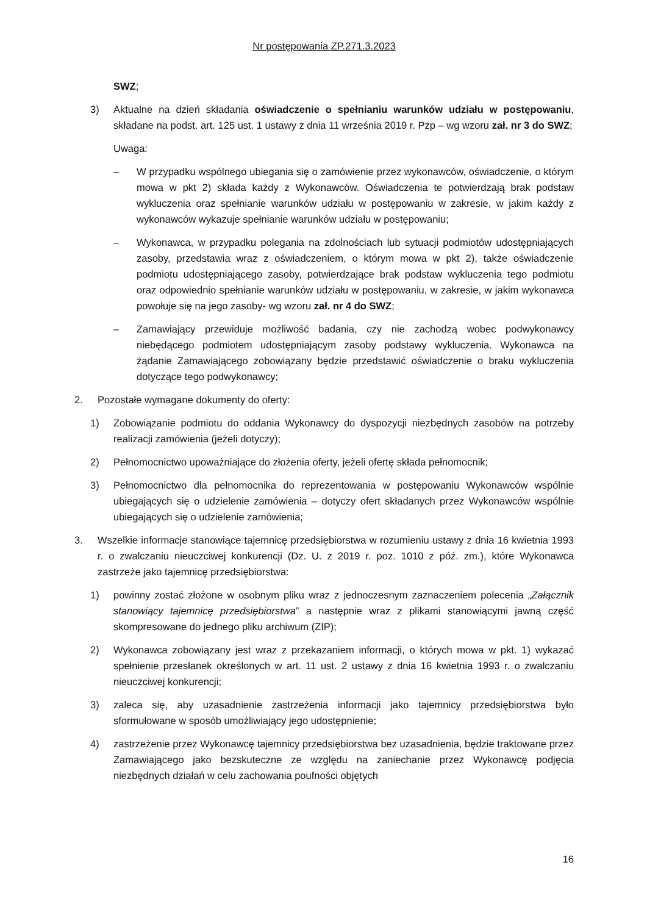Nr postępowania ZP.271.3.2023
SWZ;
3) Aktualne na dzień składania oświadczenie o spełnianiu warunków udziału w postępowaniu, składane na podst. art. 125 ust. 1 ustawy z dnia 11 września 2019 r. Pzp – wg wzoru zał. nr 3 do SWZ;
Uwaga:
– W przypadku wspólnego ubiegania się o zamówienie przez wykonawców, oświadczenie, o którym mowa w pkt 2) składa każdy z Wykonawców. Oświadczenia te potwierdzają brak podstaw wykluczenia oraz spełnianie warunków udziału w postępowaniu w zakresie, w jakim każdy z wykonawców wykazuje spełnianie warunków udziału w postępowaniu;
– Wykonawca, w przypadku polegania na zdolnościach lub sytuacji podmiotów udostępniających zasoby, przedstawia wraz z oświadczeniem, o którym mowa w pkt 2), także oświadczenie podmiotu udostępniającego zasoby, potwierdzające brak podstaw wykluczenia tego podmiotu oraz odpowiednio spełnianie warunków udziału w postępowaniu, w zakresie, w jakim wykonawca powołuje się na jego zasoby- wg wzoru zał. nr 4 do SWZ;
– Zamawiający przewiduje możliwość badania, czy nie zachodzą wobec podwykonawcy niebędącego podmiotem udostępniającym zasoby podstawy wykluczenia. Wykonawca na żądanie Zamawiającego zobowiązany będzie przedstawić oświadczenie o braku wykluczenia dotyczące tego podwykonawcy;
2. Pozostałe wymagane dokumenty do oferty:
1) Zobowiązanie podmiotu do oddania Wykonawcy do dyspozycji niezbędnych zasobów na potrzeby realizacji zamówienia (jeżeli dotyczy);
2) Pełnomocnictwo upoważniające do złożenia oferty, jeżeli ofertę składa pełnomocnik;
3) Pełnomocnictwo dla pełnomocnika do reprezentowania w postępowaniu Wykonawców wspólnie ubiegających się o udzielenie zamówienia – dotyczy ofert składanych przez Wykonawców wspólnie ubiegających się o udzielenie zamówienia;
3. Wszelkie informacje stanowiące tajemnicę przedsiębiorstwa w rozumieniu ustawy z dnia 16 kwietnia 1993 r. o zwalczaniu nieuczciwej konkurencji (Dz. U. z 2019 r. poz. 1010 z póź. zm.), które Wykonawca zastrzeże jako tajemnicę przedsiębiorstwa:
1) powinny zostać złożone w osobnym pliku wraz z jednoczesnym zaznaczeniem polecenia „Załącznik stanowiący tajemnicę przedsiębiorstwa” a następnie wraz z plikami stanowiącymi jawną część skompresowane do jednego pliku archiwum (ZIP);
2) Wykonawca zobowiązany jest wraz z przekazaniem informacji, o których mowa w pkt. 1) wykazać spełnienie przesłanek określonych w art. 11 ust. 2 ustawy z dnia 16 kwietnia 1993 r. o zwalczaniu nieuczciwej konkurencji;
3) zaleca się, aby uzasadnienie zastrzeżenia informacji jako tajemnicy przedsiębiorstwa było sformułowane w sposób umożliwiający jego udostępnienie;
4) zastrzeżenie przez Wykonawcę tajemnicy przedsiębiorstwa bez uzasadnienia, będzie traktowane przez Zamawiającego jako bezskuteczne ze względu na zaniechanie przez Wykonawcę podjęcia niezbędnych działań w celu zachowania poufności objętych
16